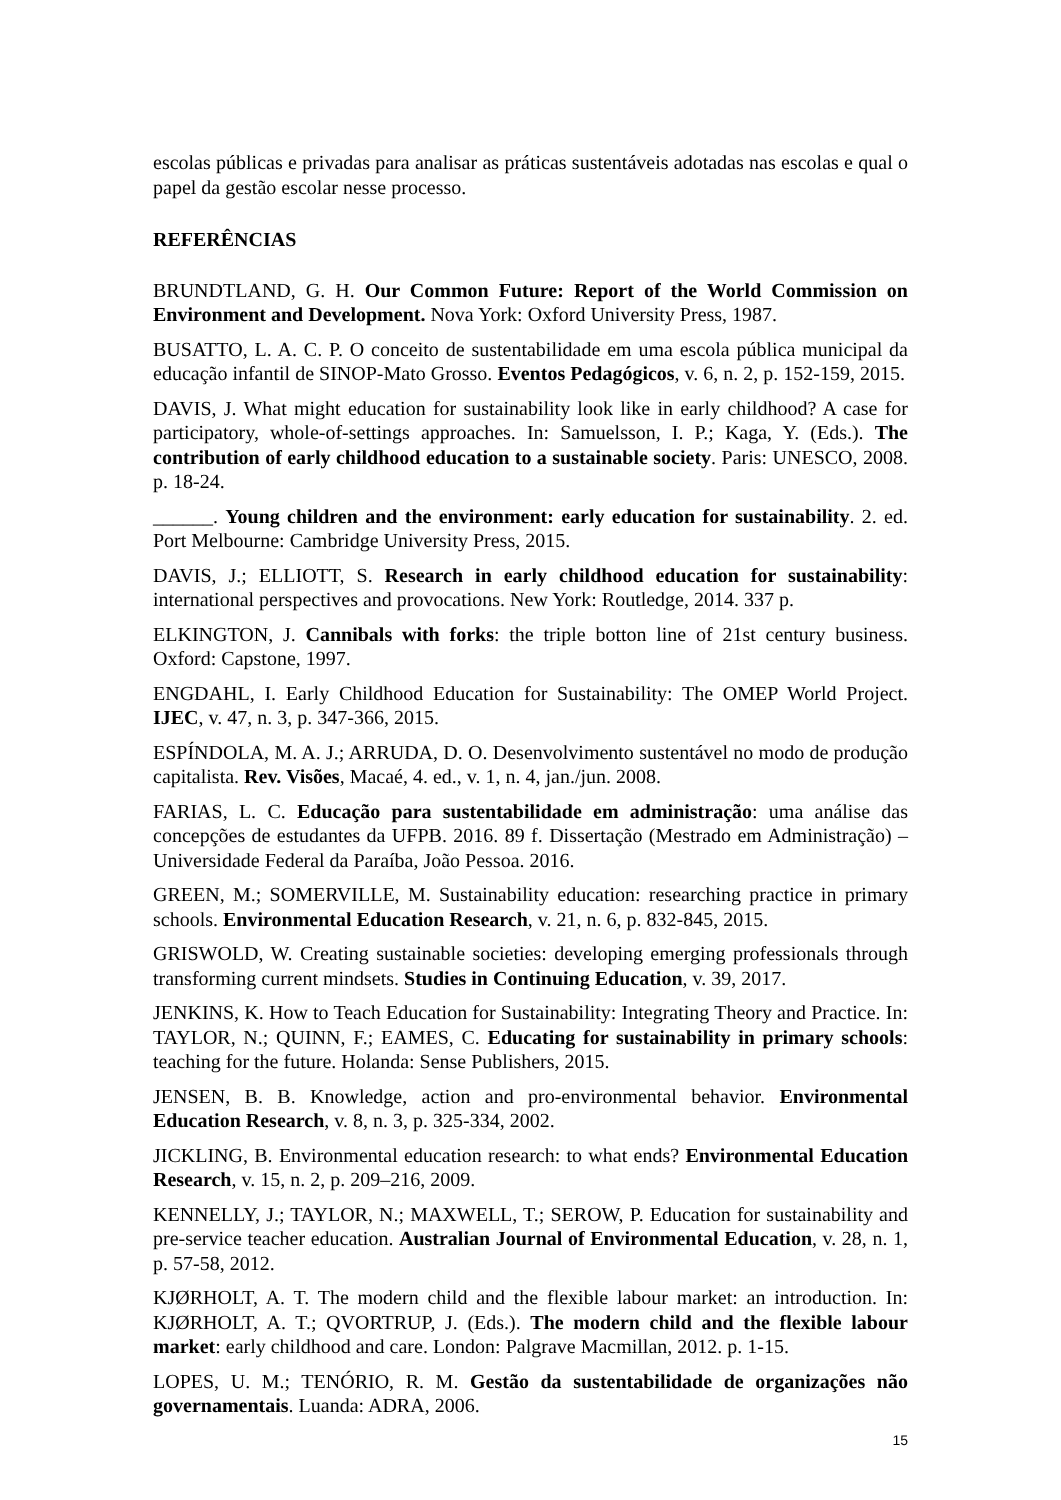escolas públicas e privadas para analisar as práticas sustentáveis adotadas nas escolas e qual o papel da gestão escolar nesse processo.
REFERÊNCIAS
BRUNDTLAND, G. H. Our Common Future: Report of the World Commission on Environment and Development. Nova York: Oxford University Press, 1987.
BUSATTO, L. A. C. P. O conceito de sustentabilidade em uma escola pública municipal da educação infantil de SINOP-Mato Grosso. Eventos Pedagógicos, v. 6, n. 2, p. 152-159, 2015.
DAVIS, J. What might education for sustainability look like in early childhood? A case for participatory, whole-of-settings approaches. In: Samuelsson, I. P.; Kaga, Y. (Eds.). The contribution of early childhood education to a sustainable society. Paris: UNESCO, 2008. p. 18-24.
______. Young children and the environment: early education for sustainability. 2. ed. Port Melbourne: Cambridge University Press, 2015.
DAVIS, J.; ELLIOTT, S. Research in early childhood education for sustainability: international perspectives and provocations. New York: Routledge, 2014. 337 p.
ELKINGTON, J. Cannibals with forks: the triple botton line of 21st century business. Oxford: Capstone, 1997.
ENGDAHL, I. Early Childhood Education for Sustainability: The OMEP World Project. IJEC, v. 47, n. 3, p. 347-366, 2015.
ESPÍNDOLA, M. A. J.; ARRUDA, D. O. Desenvolvimento sustentável no modo de produção capitalista. Rev. Visões, Macaé, 4. ed., v. 1, n. 4, jan./jun. 2008.
FARIAS, L. C. Educação para sustentabilidade em administração: uma análise das concepções de estudantes da UFPB. 2016. 89 f. Dissertação (Mestrado em Administração) – Universidade Federal da Paraíba, João Pessoa. 2016.
GREEN, M.; SOMERVILLE, M. Sustainability education: researching practice in primary schools. Environmental Education Research, v. 21, n. 6, p. 832-845, 2015.
GRISWOLD, W. Creating sustainable societies: developing emerging professionals through transforming current mindsets. Studies in Continuing Education, v. 39, 2017.
JENKINS, K. How to Teach Education for Sustainability: Integrating Theory and Practice. In: TAYLOR, N.; QUINN, F.; EAMES, C. Educating for sustainability in primary schools: teaching for the future. Holanda: Sense Publishers, 2015.
JENSEN, B. B. Knowledge, action and pro-environmental behavior. Environmental Education Research, v. 8, n. 3, p. 325-334, 2002.
JICKLING, B. Environmental education research: to what ends? Environmental Education Research, v. 15, n. 2, p. 209–216, 2009.
KENNELLY, J.; TAYLOR, N.; MAXWELL, T.; SEROW, P. Education for sustainability and pre-service teacher education. Australian Journal of Environmental Education, v. 28, n. 1, p. 57-58, 2012.
KJØRHOLT, A. T. The modern child and the flexible labour market: an introduction. In: KJØRHOLT, A. T.; QVORTRUP, J. (Eds.). The modern child and the flexible labour market: early childhood and care. London: Palgrave Macmillan, 2012. p. 1-15.
LOPES, U. M.; TENÓRIO, R. M. Gestão da sustentabilidade de organizações não governamentais. Luanda: ADRA, 2006.
15